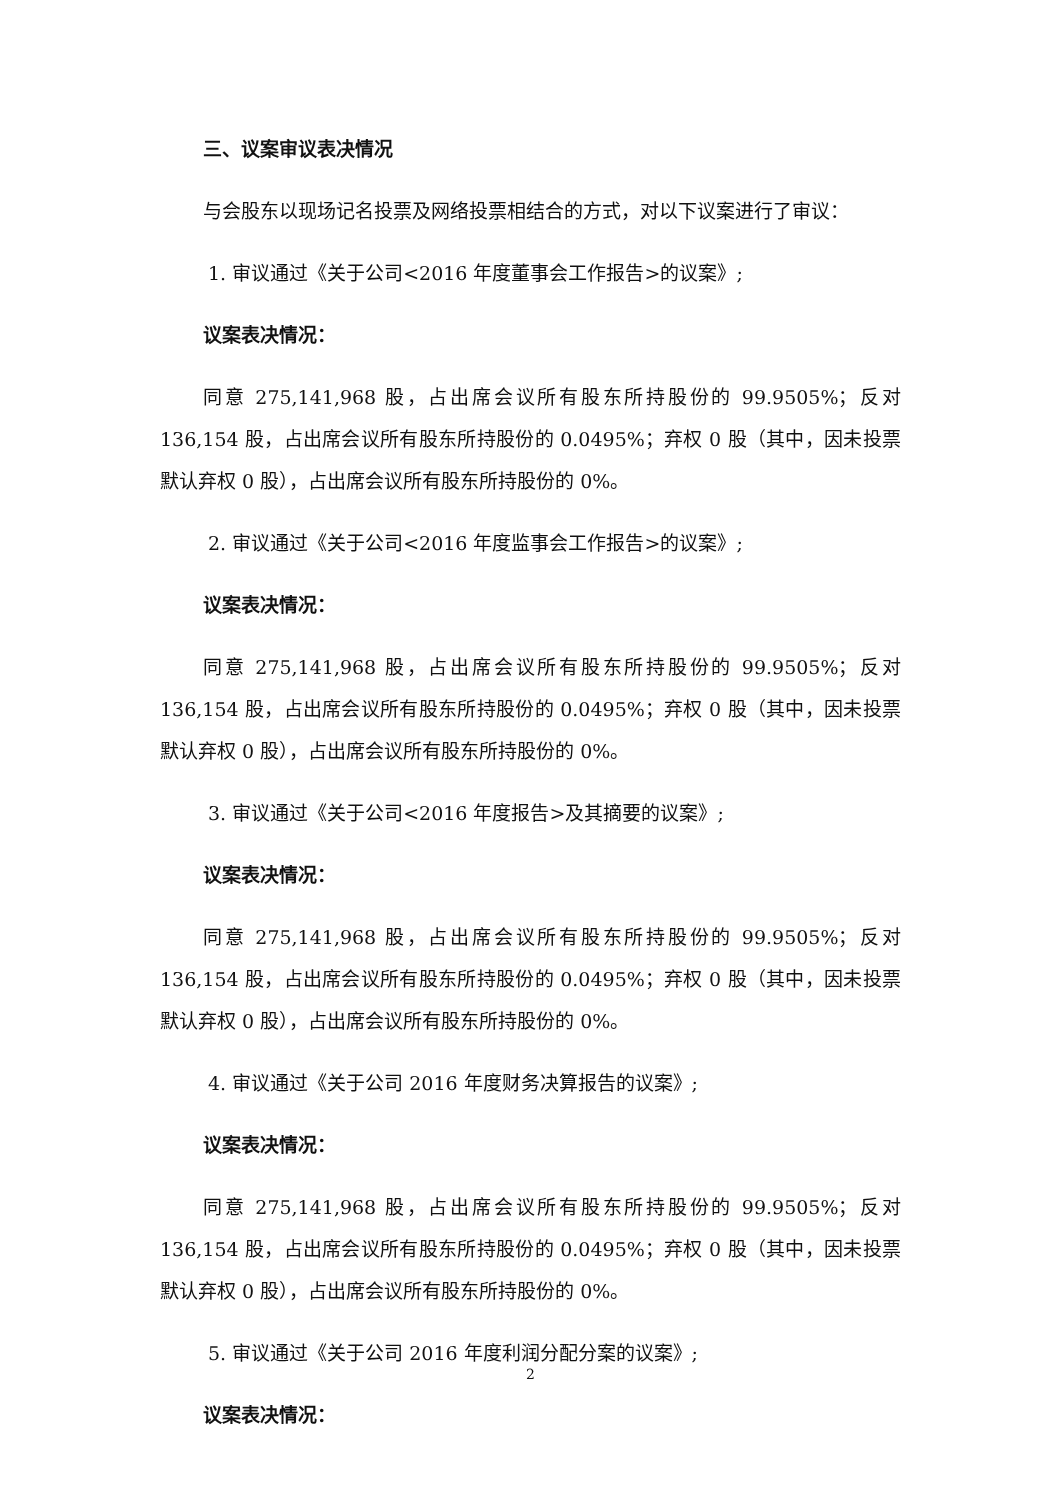三、议案审议表决情况
与会股东以现场记名投票及网络投票相结合的方式，对以下议案进行了审议：
1. 审议通过《关于公司<2016 年度董事会工作报告>的议案》;
议案表决情况：
同意 275,141,968 股，占出席会议所有股东所持股份的 99.9505%；反对 136,154 股，占出席会议所有股东所持股份的 0.0495%；弃权 0 股（其中，因未投票默认弃权 0 股），占出席会议所有股东所持股份的 0%。
2. 审议通过《关于公司<2016 年度监事会工作报告>的议案》;
议案表决情况：
同意 275,141,968 股，占出席会议所有股东所持股份的 99.9505%；反对 136,154 股，占出席会议所有股东所持股份的 0.0495%；弃权 0 股（其中，因未投票默认弃权 0 股），占出席会议所有股东所持股份的 0%。
3. 审议通过《关于公司<2016 年度报告>及其摘要的议案》;
议案表决情况：
同意 275,141,968 股，占出席会议所有股东所持股份的 99.9505%；反对 136,154 股，占出席会议所有股东所持股份的 0.0495%；弃权 0 股（其中，因未投票默认弃权 0 股），占出席会议所有股东所持股份的 0%。
4. 审议通过《关于公司 2016 年度财务决算报告的议案》;
议案表决情况：
同意 275,141,968 股，占出席会议所有股东所持股份的 99.9505%；反对 136,154 股，占出席会议所有股东所持股份的 0.0495%；弃权 0 股（其中，因未投票默认弃权 0 股），占出席会议所有股东所持股份的 0%。
5. 审议通过《关于公司 2016 年度利润分配分案的议案》;
议案表决情况：
2